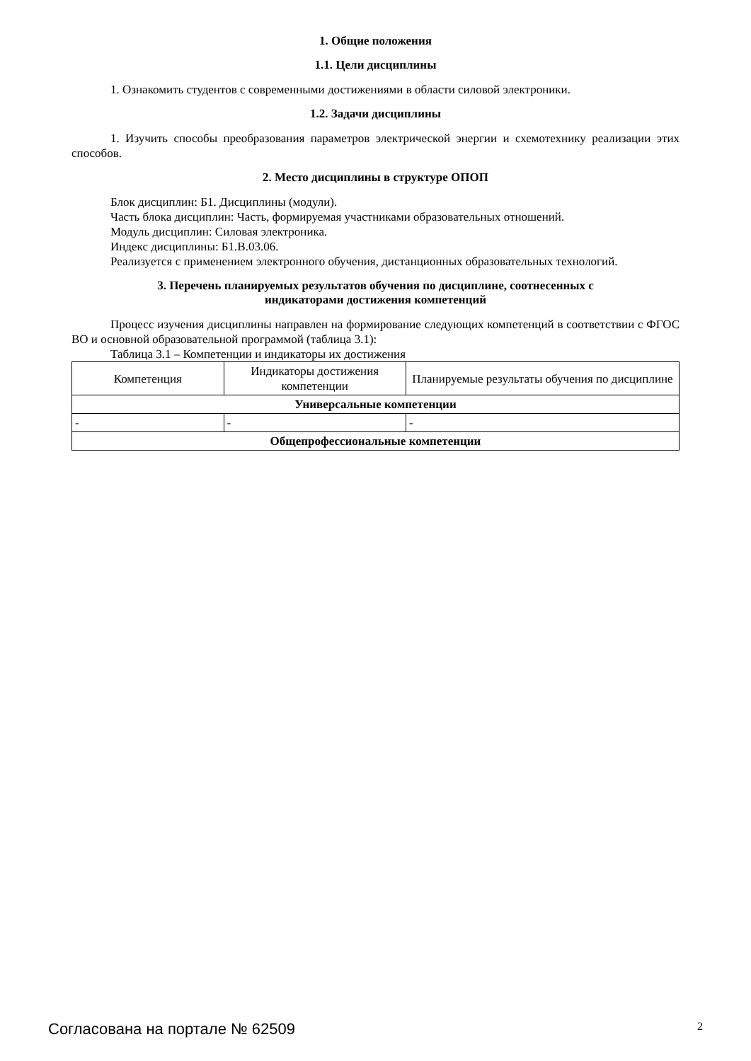1. Общие положения
1.1. Цели дисциплины
1. Ознакомить студентов с современными достижениями в области силовой электроники.
1.2. Задачи дисциплины
1. Изучить способы преобразования параметров электрической энергии и схемотехнику реализации этих способов.
2. Место дисциплины в структуре ОПОП
Блок дисциплин: Б1. Дисциплины (модули).
Часть блока дисциплин: Часть, формируемая участниками образовательных отношений.
Модуль дисциплин: Силовая электроника.
Индекс дисциплины: Б1.В.03.06.
Реализуется с применением электронного обучения, дистанционных образовательных технологий.
3. Перечень планируемых результатов обучения по дисциплине, соотнесенных с
индикаторами достижения компетенций
Процесс изучения дисциплины направлен на формирование следующих компетенций в соответствии с ФГОС ВО и основной образовательной программой (таблица 3.1):
Таблица 3.1 – Компетенции и индикаторы их достижения
| Компетенция | Индикаторы достижения компетенции | Планируемые результаты обучения по дисциплине |
| --- | --- | --- |
| Универсальные компетенции | | |
| - | - | - |
| Общепрофессиональные компетенции | | |
Согласована на портале № 62509 2